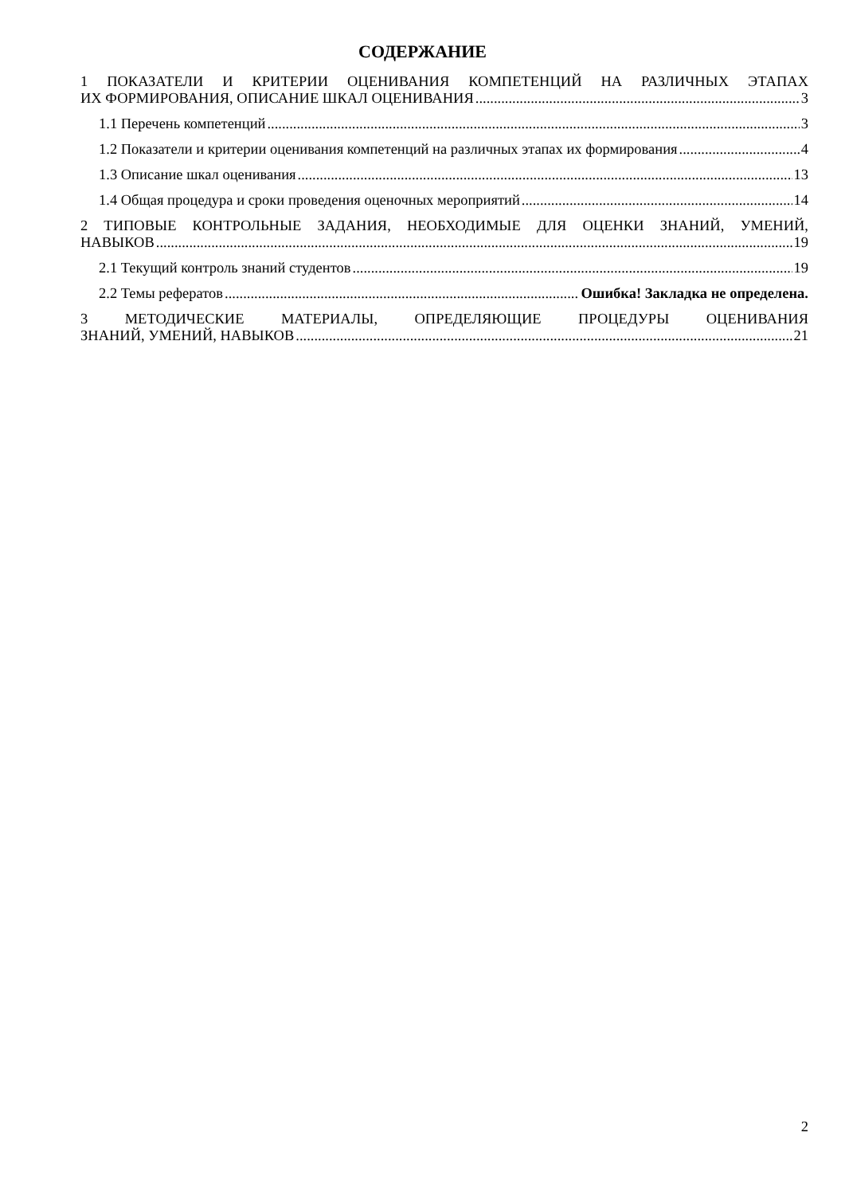СОДЕРЖАНИЕ
1 ПОКАЗАТЕЛИ И КРИТЕРИИ ОЦЕНИВАНИЯ КОМПЕТЕНЦИЙ НА РАЗЛИЧНЫХ ЭТАПАХ
ИХ ФОРМИРОВАНИЯ, ОПИСАНИЕ ШКАЛ ОЦЕНИВАНИЯ 3
1.1 Перечень компетенций 3
1.2 Показатели и критерии оценивания компетенций на различных этапах их формирования 4
1.3 Описание шкал оценивания 13
1.4 Общая процедура и сроки проведения оценочных мероприятий 14
2 ТИПОВЫЕ КОНТРОЛЬНЫЕ ЗАДАНИЯ, НЕОБХОДИМЫЕ ДЛЯ ОЦЕНКИ ЗНАНИЙ, УМЕНИЙ,
НАВЫКОВ 19
2.1 Текущий контроль знаний студентов 19
2.2 Темы рефератов Ошибка! Закладка не определена.
3 МЕТОДИЧЕСКИЕ МАТЕРИАЛЫ, ОПРЕДЕЛЯЮЩИЕ ПРОЦЕДУРЫ ОЦЕНИВАНИЯ
ЗНАНИЙ, УМЕНИЙ, НАВЫКОВ 21
2